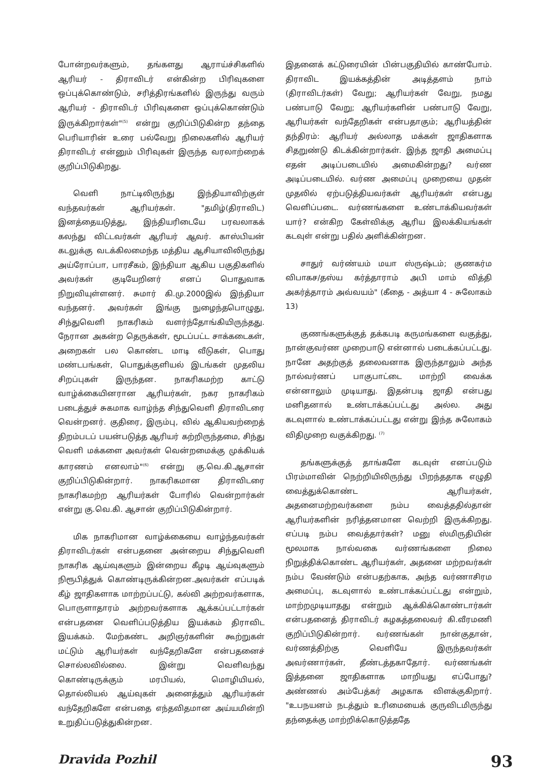போன்றவர்களும், தங்களது ஆராய்ச்சிகளில் ஆரியர் - திராவிடர் என்கின்ற பிரிவுகளை ஒப்புக்கொண்டும், சரித்திரங்களில் இருந்து வரும் ஆரியர் - திராவிடர் பிரிவுகளை ஒப்புக்கொண்டும் இருக்கிறார்கள்"<sup>(5)</sup> என்று குறிப்பிடுகின்ற தந்தை பெரியாரின் உரை பல்வேறு நிலைகளில் ஆரியர் திராவிடர் என்னும் பிரிவுகள் இருந்த வரலாற்றைக் குறிப்பிடுகிறது.
வெளி நாட்டிலிருந்து இந்தியாவிற்குள் வந்தவர்கள் ஆரியர்கள். "தமிழ்(திராவிட) இனத்தையடுத்து, இந்தியரிடையே பரவலாகக் கலந்து விட்டவர்கள் ஆரியர் ஆவர். காஸ்பியன் கடலுக்கு வடக்கிலமைந்த மத்திய ஆசியாவிலிருந்து அய்ரோப்பா, பாரசீகம், இந்தியா ஆகிய பகுதிகளில் அவர்கள் குடியேறினர் எனப் பொதுவாக நிறுவியுள்ளனர். சுமார் கி.மு.2000இல் இந்தியா வந்தனர். அவர்கள் இங்கு நுழைந்தபொழுது, சிந்துவெளி நாகரிகம் வளர்ந்தோங்கியிருந்தது. நேரான அகன்ற தெருக்கள், மூடப்பட்ட சாக்கடைகள், அறைகள் பல கொண்ட மாடி வீடுகள், பொது மண்டபங்கள், பொதுக்குளியல் இடங்கள் முதலிய சிறப்புகள் இருந்தன. நாகரிகமற்ற காட்டு வாழ்க்கையினரான ஆரியர்கள், நகர நாகரிகம் படைத்துச் சுகமாக வாழ்ந்த சிந்துவெளி திராவிடரை வென்றனர். குதிரை, இரும்பு, வில் ஆகியவற்றைத் திறம்படப் பயன்படுத்த ஆரியர் கற்றிருந்தமை, சிந்து வெளி மக்களை அவர்கள் வென்றமைக்கு முக்கியக் காரணம் எனலாம்"<sup>(6)</sup> என்று கு.வெ.கி.ஆசான் குறிப்பிடுகின்றார். நாகரிகமான திராவிடரை நாகரிகமற்ற ஆரியர்கள் போரில் வென்றார்கள் என்று கு.வெ.கி. ஆசான் குறிப்பிடுகின்றார்.
மிக நாகரிமான வாழ்க்கையை வாழ்ந்தவர்கள் திராவிடர்கள் என்பதனை அன்றைய சிந்துவெளி நாகரிக ஆய்வுகளும் இன்றைய கீழடி ஆய்வுகளும் நிரூபித்துக் கொண்டிருக்கின்றன.அவர்கள் எப்படிக் கீழ் ஜாதிகளாக மாற்றப்பட்டு, கல்வி அற்றவர்களாக, பொருளாதாரம் அற்றவர்களாக ஆக்கப்பட்டார்கள் என்பதனை வெளிப்படுத்திய இயக்கம் திராவிட இயக்கம். மேற்கண்ட அறிஞர்களின் கூற்றுகள் மட்டும் ஆரியர்கள் வந்தேறிகளே என்பதனைச் சொல்லவில்லை. இன்று வெளிவந்து கொண்டிருக்கும் மரபியல், மொழியியல், தொல்லியல் ஆய்வுகள் அனைத்தும் ஆரியர்கள் வந்தேறிகளே என்பதை எந்தவிதமான அய்யமின்றி உறுதிப்படுத்துகின்றன.
இதனைக் கட்டுரையின் பின்பகுதியில் காண்போம். திராவிட இயக்கத்தின் அடித்தளம் நாம் (திராவிடர்கள்) வேறு; ஆரியர்கள் வேறு, நமது பண்பாடு வேறு; ஆரியர்களின் பண்பாடு வேறு, ஆரியர்கள் வந்தேறிகள் என்பதாகும்; ஆரியத்தின் தந்திரம்: ஆரியர் அல்லாத மக்கள் ஜாதிகளாக சிதறுண்டு கிடக்கின்றார்கள். இந்த ஜாதி அமைப்பு எதன் அடிப்படையில் அமைகின்றது? வர்ண அடிப்படையில். வர்ண அமைப்பு முறையை முதன் முதலில் ஏற்படுத்தியவர்கள் ஆரியர்கள் என்பது வெளிப்படை. வர்ணங்களை உண்டாக்கியவர்கள் யார்? என்கிற கேள்விக்கு ஆரிய இலக்கியங்கள் கடவுள் என்று பதில் அளிக்கின்றன.
சாதுர் வர்ண்யம் மயா ஸ்ருஷ்டம்; குணகர்ம விபாகச/தஸ்ய கர்த்தாராம் அபி மாம் வித்தி அகர்த்தாரம் அவ்வயம்" (கீதை - அத்யா 4 - சுலோகம் 13)
குணங்களுக்குத் தக்கபடி கருமங்களை வகுத்து, நான்குவர்ண முறைபாடு என்னால் படைக்கப்பட்டது. நானே அதற்குத் தலைவனாக இருந்தாலும் அந்த நால்வர்ணப் பாகுபாட்டை மாற்றி வைக்க என்னாலும் முடியாது. இதன்படி ஜாதி என்பது மனிதனால் உண்டாக்கப்பட்டது அல்ல. அது கடவுளால் உண்டாக்கப்பட்டது என்று இந்த சுலோகம் விதிமுறை வகுக்கிறது. <sup>(7)</sup>
தங்களுக்குத் தாங்களே கடவுள் எனப்படும் பிரம்மாவின் நெற்றியிலிருந்து பிறந்ததாக எழுதி வைத்துக்கொண்ட ஆரியர்கள், அதனைமற்றவர்களை நம்ப வைத்ததில்தான் ஆரியர்களின் நரித்தனமான வெற்றி இருக்கிறது. எப்படி நம்ப வைத்தார்கள்? மனு ஸ்மிருதியின் மூலமாக நால்வகை வர்ணங்களை நிலை நிறுத்திக்கொண்ட ஆரியர்கள், அதனை மற்றவர்கள் நம்ப வேண்டும் என்பதற்காக, அந்த வர்ணாசிரம அமைப்பு, கடவுளால் உண்டாக்கப்பட்டது என்றும், மாற்றமுடியாதது என்றும் ஆக்கிக்கொண்டார்கள் என்பதனைத் திராவிடர் கழகத்தலைவர் கி.வீரமணி குறிப்பிடுகின்றார். வர்ணங்கள் நான்குதான், வர்ணத்திற்கு வெளியே இருந்தவர்கள் அவர்ணார்கள், தீண்டத்தகாதோர். வர்ணங்கள் இத்தனை ஜாதிகளாக மாறியது எப்போது? அண்ணல் அம்பேத்கர் அழகாக விளக்குகிறார். "உபநயனம் நடத்தும் உரிமையைக் குருவிடமிருந்து தந்தைக்கு மாற்றிக்கொடுத்ததே
Dravida Pozhil 93